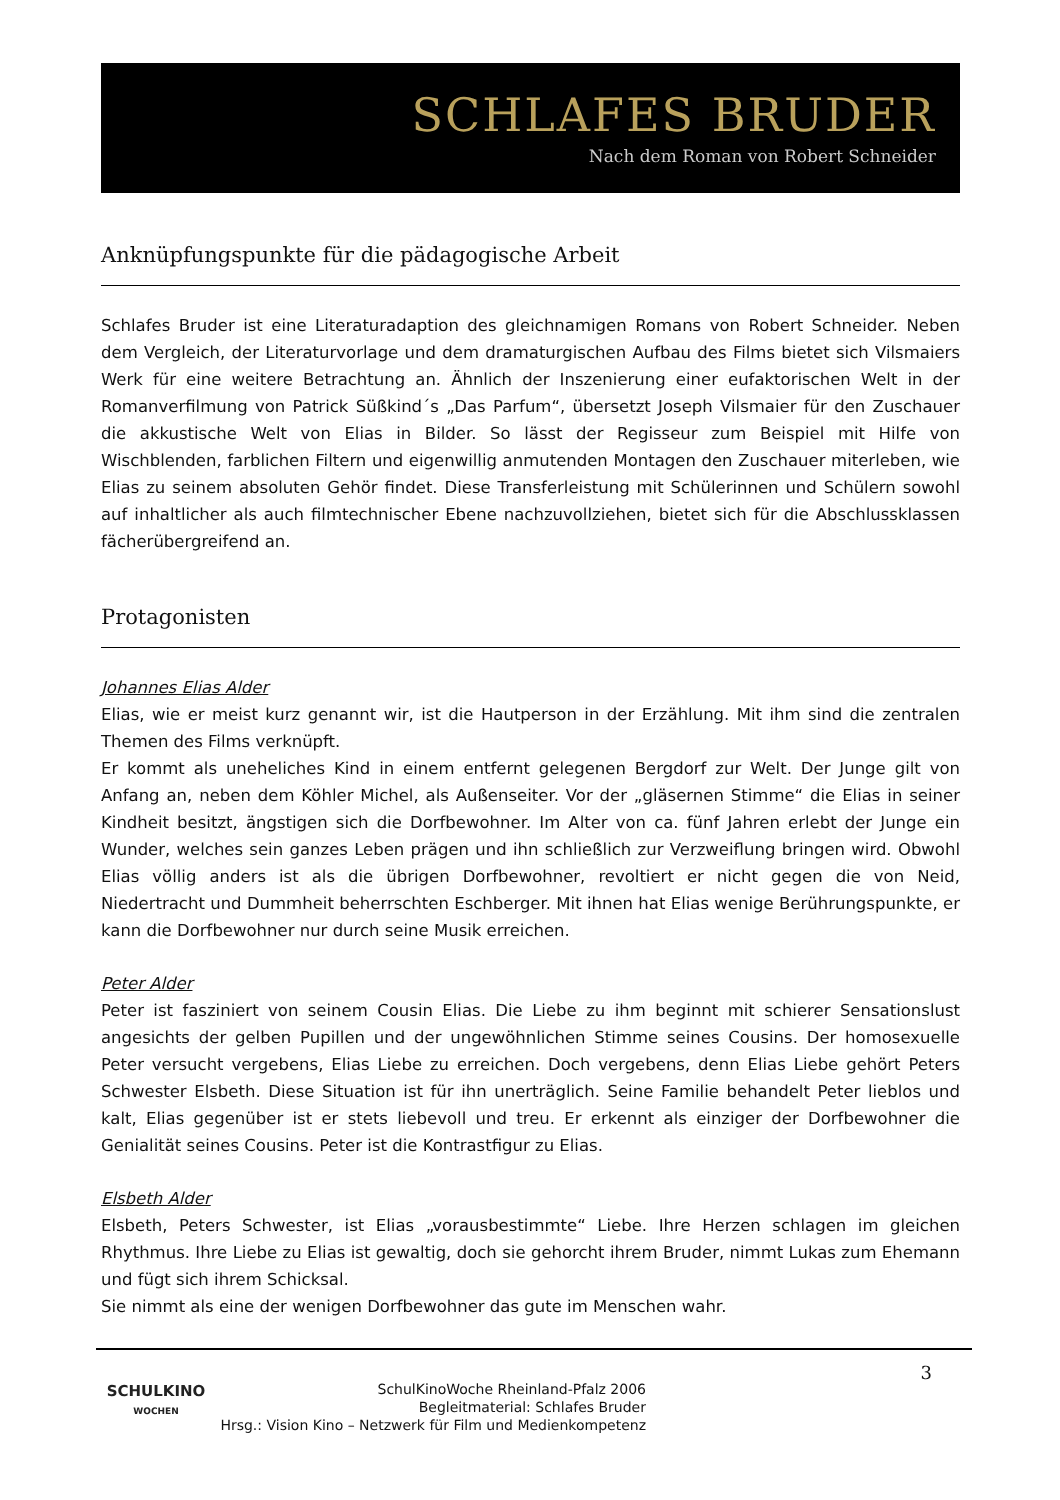SCHLAFES BRUDER
Nach dem Roman von Robert Schneider
Anknüpfungspunkte für die pädagogische Arbeit
Schlafes Bruder ist eine Literaturadaption des gleichnamigen Romans von Robert Schneider. Neben dem Vergleich, der Literaturvorlage und dem dramaturgischen Aufbau des Films bietet sich Vilsmaiers Werk für eine weitere Betrachtung an. Ähnlich der Inszenierung einer eufaktorischen Welt in der Romanverfilmung von Patrick Süßkind´s „Das Parfum“, übersetzt Joseph Vilsmaier für den Zuschauer die akkustische Welt von Elias in Bilder. So lässt der Regisseur zum Beispiel mit Hilfe von Wischblenden, farblichen Filtern und eigenwillig anmutenden Montagen den Zuschauer miterleben, wie Elias zu seinem absoluten Gehör findet. Diese Transferleistung mit Schülerinnen und Schülern sowohl auf inhaltlicher als auch filmtechnischer Ebene nachzuvollziehen, bietet sich für die Abschlussklassen fächerübergreifend an.
Protagonisten
Johannes Elias Alder
Elias, wie er meist kurz genannt wir, ist die Hautperson in der Erzählung. Mit ihm sind die zentralen Themen des Films verknüpft.
Er kommt als uneheliches Kind in einem entfernt gelegenen Bergdorf zur Welt. Der Junge gilt von Anfang an, neben dem Köhler Michel, als Außenseiter. Vor der „gläsernen Stimme“ die Elias in seiner Kindheit besitzt, ängstigen sich die Dorfbewohner. Im Alter von ca. fünf Jahren erlebt der Junge ein Wunder, welches sein ganzes Leben prägen und ihn schließlich zur Verzweiflung bringen wird. Obwohl Elias völlig anders ist als die übrigen Dorfbewohner, revoltiert er nicht gegen die von Neid, Niedertracht und Dummheit beherrschten Eschberger. Mit ihnen hat Elias wenige Berührungspunkte, er kann die Dorfbewohner nur durch seine Musik erreichen.
Peter Alder
Peter ist fasziniert von seinem Cousin Elias. Die Liebe zu ihm beginnt mit schierer Sensationslust angesichts der gelben Pupillen und der ungewöhnlichen Stimme seines Cousins. Der homosexuelle Peter versucht vergebens, Elias Liebe zu erreichen. Doch vergebens, denn Elias Liebe gehört Peters Schwester Elsbeth. Diese Situation ist für ihn unerträglich. Seine Familie behandelt Peter lieblos und kalt, Elias gegenüber ist er stets liebevoll und treu. Er erkennt als einziger der Dorfbewohner die Genialität seines Cousins. Peter ist die Kontrastfigur zu Elias.
Elsbeth Alder
Elsbeth, Peters Schwester, ist Elias „vorausbestimmte“ Liebe. Ihre Herzen schlagen im gleichen Rhythmus. Ihre Liebe zu Elias ist gewaltig, doch sie gehorcht ihrem Bruder, nimmt Lukas zum Ehemann und fügt sich ihrem Schicksal.
Sie nimmt als eine der wenigen Dorfbewohner das gute im Menschen wahr.
SCHULKINO
WOCHEN
SchulKinoWoche Rheinland-Pfalz 2006
Begleitmaterial: Schlafes Bruder
Hrsg.: Vision Kino – Netzwerk für Film und Medienkompetenz
3